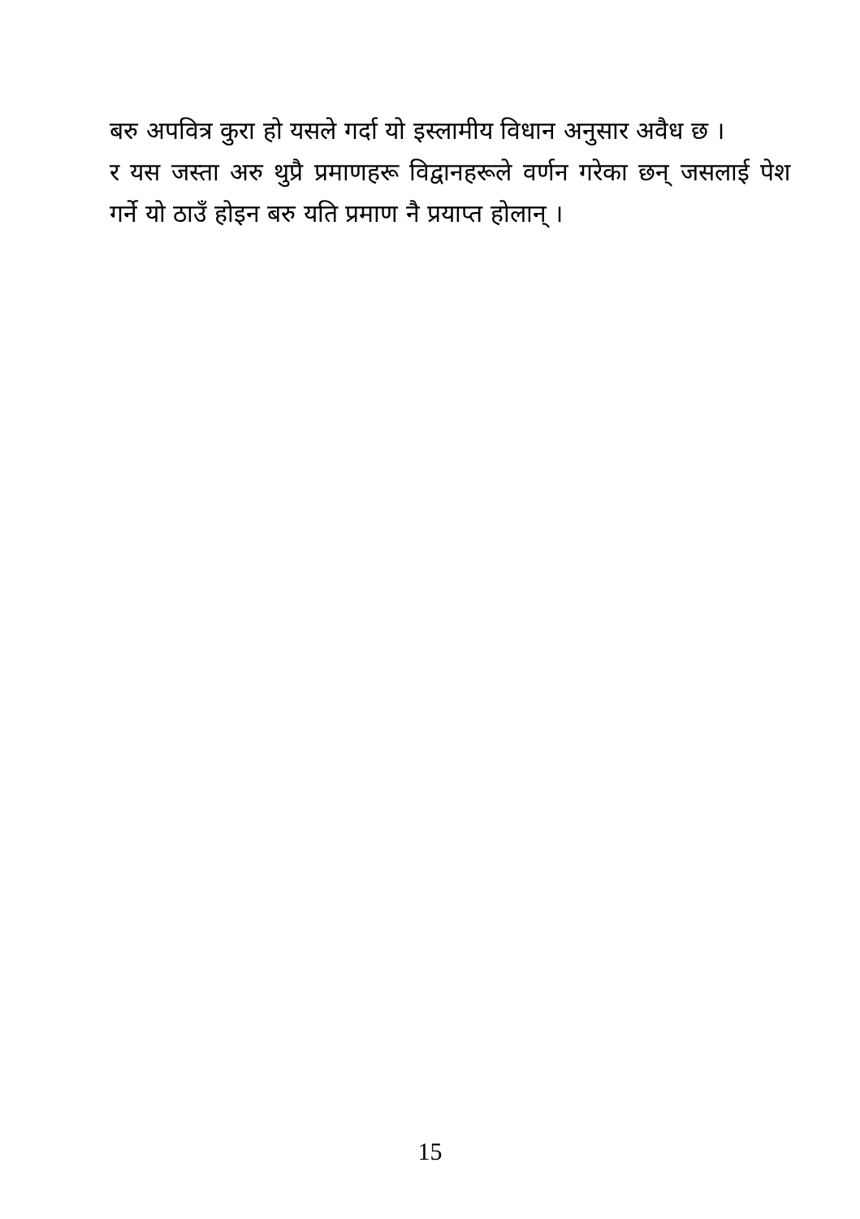बरु अपवित्र कुरा हो यसले गर्दा यो इस्लामीय विधान अनुसार अवैध छ ।
र यस जस्ता अरु थुप्रै प्रमाणहरू विद्वानहरूले वर्णन गरेका छन् जसलाई पेश गर्ने यो ठाउँ होइन बरु यति प्रमाण नै प्रयाप्त होलान् ।
15